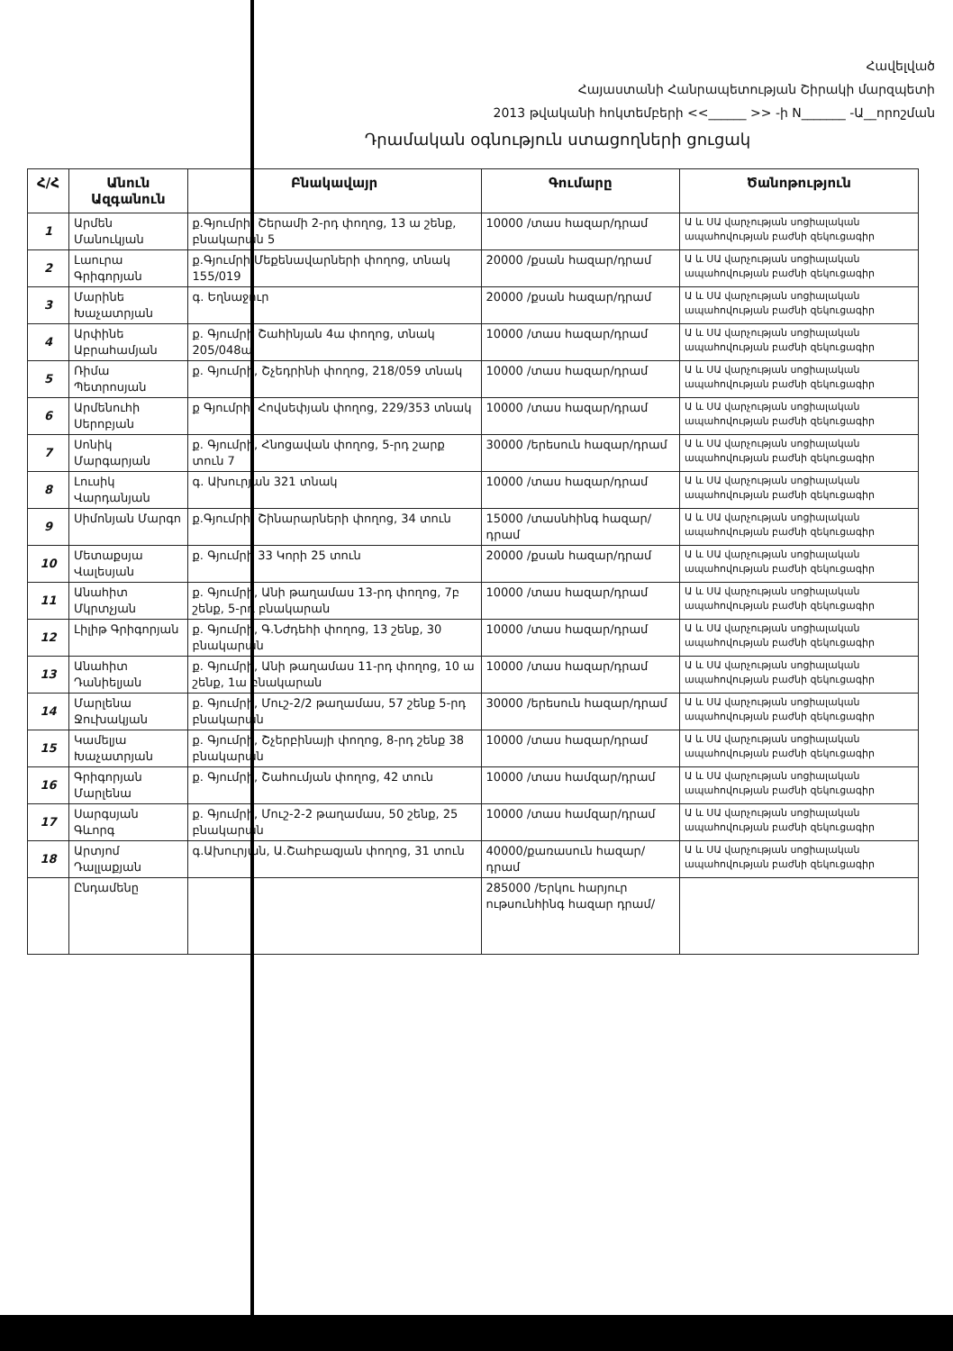Հավելված
Հայաստանի Հանրապետության Շիրակի մարզպետի
2013 թվականի հոկտեմբերի <<______ >> -ի N_______ -Ա__որոշման
Դրամական օգնություն ստացողների ցուցակ
| Հ/Հ | Անուն Ազգանուն | Բնակավայր | Գումարը | Ծանոթություն |
| --- | --- | --- | --- | --- |
| 1 | Արմեն Մանուկյան | ք.Գյումրի, Շերամի 2-րդ փողոց, 13 ա շենք, բնակարան 5 | 10000 /տաս հազար/դրամ | Ա և ՍԱ վարչության սոցիալական ապահովության բաժնի զեկուցագիր |
| 2 | Լաուրա Գրիգորյան | ք.Գյումրի,Մեքենավարների փողոց, տնակ 155/019 | 20000 /քսան հազար/դրամ | Ա և ՍԱ վարչության սոցիալական ապահովության բաժնի զեկուցագիր |
| 3 | Մարինե Խաչատրյան | գ. Եղնաջուր | 20000 /քսան հազար/դրամ | Ա և ՍԱ վարչության սոցիալական ապահովության բաժնի զեկուցագիր |
| 4 | Արփինե Աբրահամյան | ք. Գյումրի Շահինյան 4ա փողոց, տնակ 205/048ա | 10000 /տաս հազար/դրամ | Ա և ՍԱ վարչության սոցիալական ապահովության բաժնի զեկուցագիր |
| 5 | Ռիմա Պետրոսյան | ք. Գյումրի, Շչեդրինի փողոց, 218/059 տնակ | 10000 /տաս հազար/դրամ | Ա և ՍԱ վարչության սոցիալական ապահովության բաժնի զեկուցագիր |
| 6 | Արմենուհի Սերոբյան | ք Գյումրի, Հովսեփյան փողոց, 229/353 տնակ | 10000 /տաս հազար/դրամ | Ա և ՍԱ վարչության սոցիալական ապահովության բաժնի զեկուցագիր |
| 7 | Սոնիկ Մարգարյան | ք. Գյումրի, Հնոցավան փողոց, 5-րդ շարք տուն 7 | 30000 /երեսուն հազար/դրամ | Ա և ՍԱ վարչության սոցիալական ապահովության բաժնի զեկուցագիր |
| 8 | Լուսիկ Վարդանյան | գ. Ախուրյան 321 տնակ | 10000 /տաս հազար/դրամ | Ա և ՍԱ վարչության սոցիալական ապահովության բաժնի զեկուցագիր |
| 9 | Սիմոնյան Մարգո | ք.Գյումրի, Շինարարների փողոց, 34 տուն | 15000 /տասնհինգ հազար/դրամ | Ա և ՍԱ վարչության սոցիալական ապահովության բաժնի զեկուցագիր |
| 10 | Մետաքսյա Վալեսյան | ք. Գյումրի 33 Կորի 25 տուն | 20000 /քսան հազար/դրամ | Ա և ՍԱ վարչության սոցիալական ապահովության բաժնի զեկուցագիր |
| 11 | Անահիտ Մկրտչյան | ք. Գյումրի, Անի թաղամաս 13-րդ փողոց, 7բ շենք, 5-րդ բնակարան | 10000 /տաս հազար/դրամ | Ա և ՍԱ վարչության սոցիալական ապահովության բաժնի զեկուցագիր |
| 12 | Լիլիթ Գրիգորյան | ք. Գյումրի, Գ.Նժդեհի փողոց, 13 շենք, 30 բնակարան | 10000 /տաս հազար/դրամ | Ա և ՍԱ վարչության սոցիալական ապահովության բաժնի զեկուցագիր |
| 13 | Անահիտ Դանիելյան | ք. Գյումրի, Անի թաղամաս 11-րդ փողոց, 10 ա շենք, 1ա բնակարան | 10000 /տաս հազար/դրամ | Ա և ՍԱ վարչության սոցիալական ապահովության բաժնի զեկուցագիր |
| 14 | Մարլենա Ջուխակյան | ք. Գյումրի, Մուշ-2/2 թաղամաս, 57 շենք 5-րդ բնակարան | 30000 /երեսուն հազար/դրամ | Ա և ՍԱ վարչության սոցիալական ապահովության բաժնի զեկուցագիր |
| 15 | Կամելյա Խաչատրյան | ք. Գյումրի, Շչերբինայի փողոց, 8-րդ շենք 38 բնակարան | 10000 /տաս հազար/դրամ | Ա և ՍԱ վարչության սոցիալական ապահովության բաժնի զեկուցագիր |
| 16 | Գրիգորյան Մարլենա | ք. Գյումրի, Շահումյան փողոց, 42 տուն | 10000 /տաս համզար/դրամ | Ա և ՍԱ վարչության սոցիալական ապահովության բաժնի զեկուցագիր |
| 17 | Սարգսյան Գևորգ | ք. Գյումրի, Մուշ-2-2 թաղամաս, 50 շենք, 25 բնակարան | 10000 /տաս համզար/դրամ | Ա և ՍԱ վարչության սոցիալական ապահովության բաժնի զեկուցագիր |
| 18 | Արտյոմ Դալլաքյան | գ.Ախուրյան, Ա.Շահբազյան փողոց, 31 տուն | 40000/քառասուն հազար/դրամ | Ա և ՍԱ վարչության սոցիալական ապահովության բաժնի զեկուցագիր |
| | Ընդամենը | | 285000 /Երկու հարյուր ութսունհինգ հազար դրամ/ | |